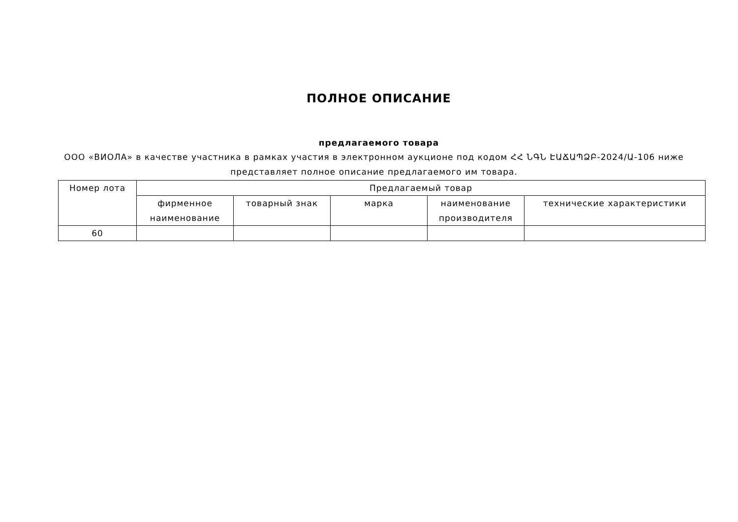ПОЛНОЕ ОПИСАНИЕ
предлагаемого товара
ООО «ВИОЛА» в качестве участника в рамках участия в электронном аукционе под кодом ՀՀ ՆԳՆ ԷԱՃԱՊՁԲ-2024/Ա-106 ниже представляет полное описание предлагаемого им товара.
| Номер лота | Предлагаемый товар | | | | |
| --- | --- | --- | --- | --- | --- |
| | фирменное наименование | товарный знак | марка | наименование производителя | технические характеристики |
| 60 | | | | | |